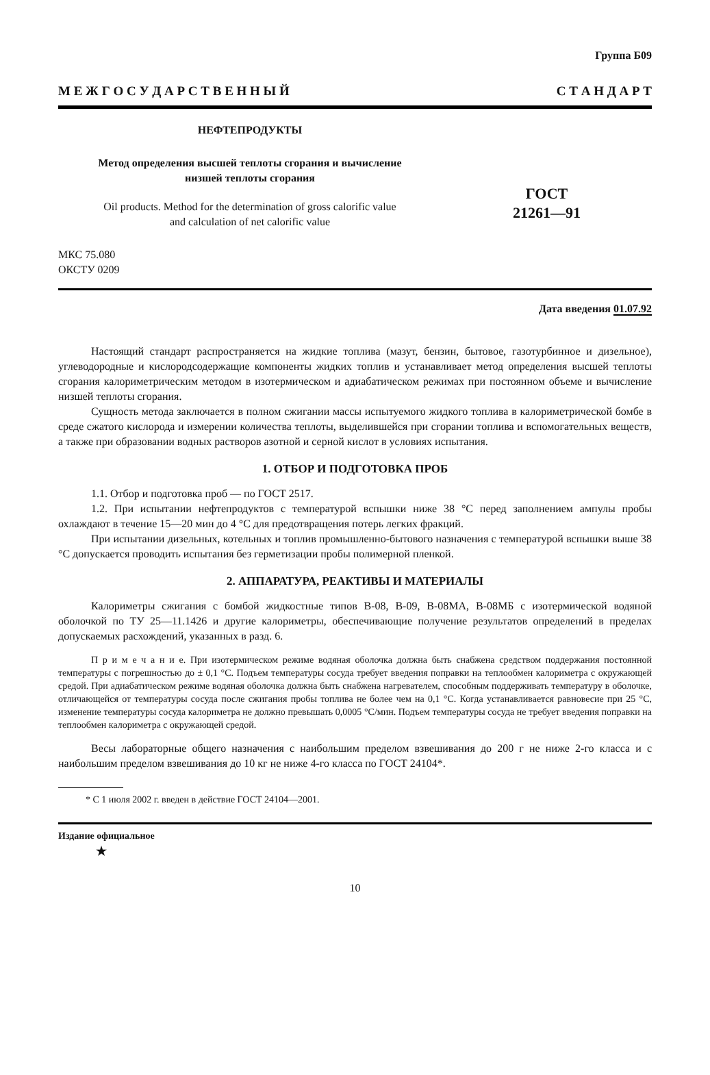Группа Б09
М Е Ж Г О С У Д А Р С Т В Е Н Н Ы Й С Т А Н Д А Р Т
НЕФТЕПРОДУКТЫ
Метод определения высшей теплоты сгорания и вычисление
низшей теплоты сгорания
Oil products. Method for the determination of gross calorific value
and calculation of net calorific value
ГОСТ
21261—91
МКС 75.080
ОКСТУ 0209
Дата введения 01.07.92
Настоящий стандарт распространяется на жидкие топлива (мазут, бензин, бытовое, газотурбинное и дизельное), углеводородные и кислородсодержащие компоненты жидких топлив и устанавливает метод определения высшей теплоты сгорания калориметрическим методом в изотермическом и адиабатическом режимах при постоянном объеме и вычисление низшей теплоты сгорания.
Сущность метода заключается в полном сжигании массы испытуемого жидкого топлива в калориметрической бомбе в среде сжатого кислорода и измерении количества теплоты, выделившейся при сгорании топлива и вспомогательных веществ, а также при образовании водных растворов азотной и серной кислот в условиях испытания.
1. ОТБОР И ПОДГОТОВКА ПРОБ
1.1. Отбор и подготовка проб — по ГОСТ 2517.
1.2. При испытании нефтепродуктов с температурой вспышки ниже 38 °С перед заполнением ампулы пробы охлаждают в течение 15—20 мин до 4 °С для предотвращения потерь легких фракций.
При испытании дизельных, котельных и топлив промышленно-бытового назначения с температурой вспышки выше 38 °С допускается проводить испытания без герметизации пробы полимерной пленкой.
2. АППАРАТУРА, РЕАКТИВЫ И МАТЕРИАЛЫ
Калориметры сжигания с бомбой жидкостные типов В-08, В-09, В-08МА, В-08МБ с изотермической водяной оболочкой по ТУ 25—11.1426 и другие калориметры, обеспечивающие получение результатов определений в пределах допускаемых расхождений, указанных в разд. 6.
П р и м е ч а н и е. При изотермическом режиме водяная оболочка должна быть снабжена средством поддержания постоянной температуры с погрешностью до ± 0,1 °С. Подъем температуры сосуда требует введения поправки на теплообмен калориметра с окружающей средой. При адиабатическом режиме водяная оболочка должна быть снабжена нагревателем, способным поддерживать температуру в оболочке, отличающейся от температуры сосуда после сжигания пробы топлива не более чем на 0,1 °С. Когда устанавливается равновесие при 25 °С, изменение температуры сосуда калориметра не должно превышать 0,0005 °С/мин. Подъем температуры сосуда не требует введения поправки на теплообмен калориметра с окружающей средой.
Весы лабораторные общего назначения с наибольшим пределом взвешивания до 200 г не ниже 2-го класса и с наибольшим пределом взвешивания до 10 кг не ниже 4-го класса по ГОСТ 24104*.
* С 1 июля 2002 г. введен в действие ГОСТ 24104—2001.
Издание официальное
★
10